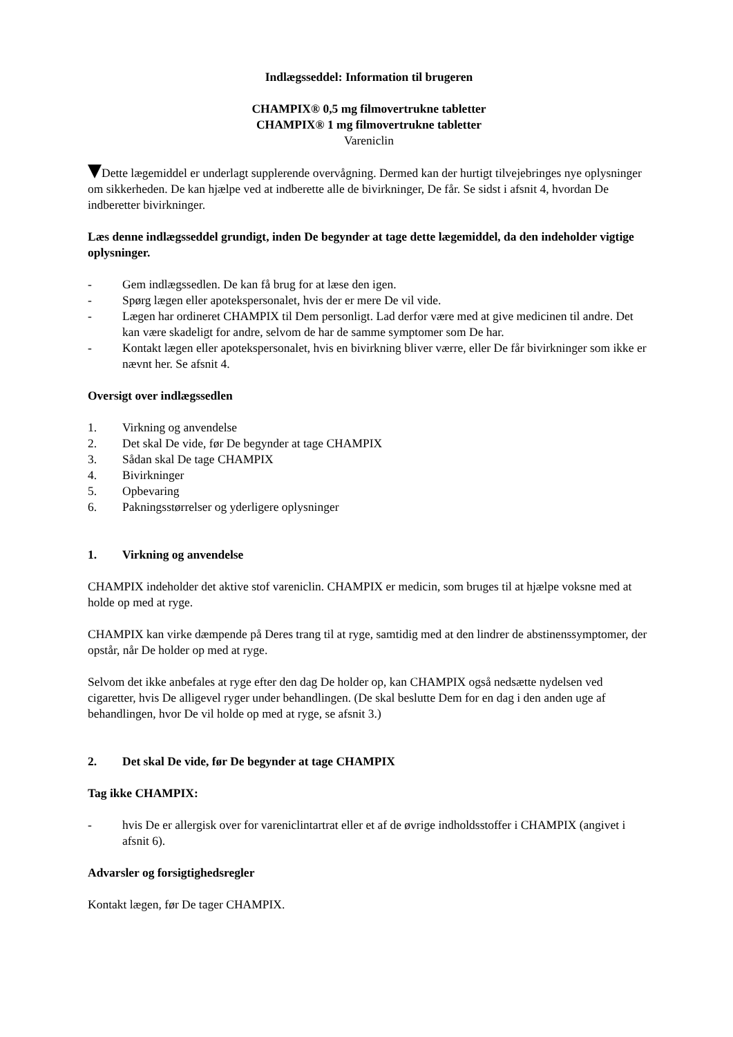Indlægsseddel: Information til brugeren
CHAMPIX® 0,5 mg filmovertrukne tabletter
CHAMPIX® 1 mg filmovertrukne tabletter
Vareniclin
Dette lægemiddel er underlagt supplerende overvågning. Dermed kan der hurtigt tilvejebringes nye oplysninger om sikkerheden. De kan hjælpe ved at indberette alle de bivirkninger, De får. Se sidst i afsnit 4, hvordan De indberetter bivirkninger.
Læs denne indlægsseddel grundigt, inden De begynder at tage dette lægemiddel, da den indeholder vigtige oplysninger.
- Gem indlægssedlen. De kan få brug for at læse den igen.
- Spørg lægen eller apotekspersonalet, hvis der er mere De vil vide.
- Lægen har ordineret CHAMPIX til Dem personligt. Lad derfor være med at give medicinen til andre. Det kan være skadeligt for andre, selvom de har de samme symptomer som De har.
- Kontakt lægen eller apotekspersonalet, hvis en bivirkning bliver værre, eller De får bivirkninger som ikke er nævnt her. Se afsnit 4.
Oversigt over indlægssedlen
1. Virkning og anvendelse
2. Det skal De vide, før De begynder at tage CHAMPIX
3. Sådan skal De tage CHAMPIX
4. Bivirkninger
5. Opbevaring
6. Pakningsstørrelser og yderligere oplysninger
1. Virkning og anvendelse
CHAMPIX indeholder det aktive stof vareniclin. CHAMPIX er medicin, som bruges til at hjælpe voksne med at holde op med at ryge.
CHAMPIX kan virke dæmpende på Deres trang til at ryge, samtidig med at den lindrer de abstinenssymptomer, der opstår, når De holder op med at ryge.
Selvom det ikke anbefales at ryge efter den dag De holder op, kan CHAMPIX også nedsætte nydelsen ved cigaretter, hvis De alligevel ryger under behandlingen. (De skal beslutte Dem for en dag i den anden uge af behandlingen, hvor De vil holde op med at ryge, se afsnit 3.)
2. Det skal De vide, før De begynder at tage CHAMPIX
Tag ikke CHAMPIX:
- hvis De er allergisk over for vareniclintartrat eller et af de øvrige indholdsstoffer i CHAMPIX (angivet i afsnit 6).
Advarsler og forsigtighedsregler
Kontakt lægen, før De tager CHAMPIX.